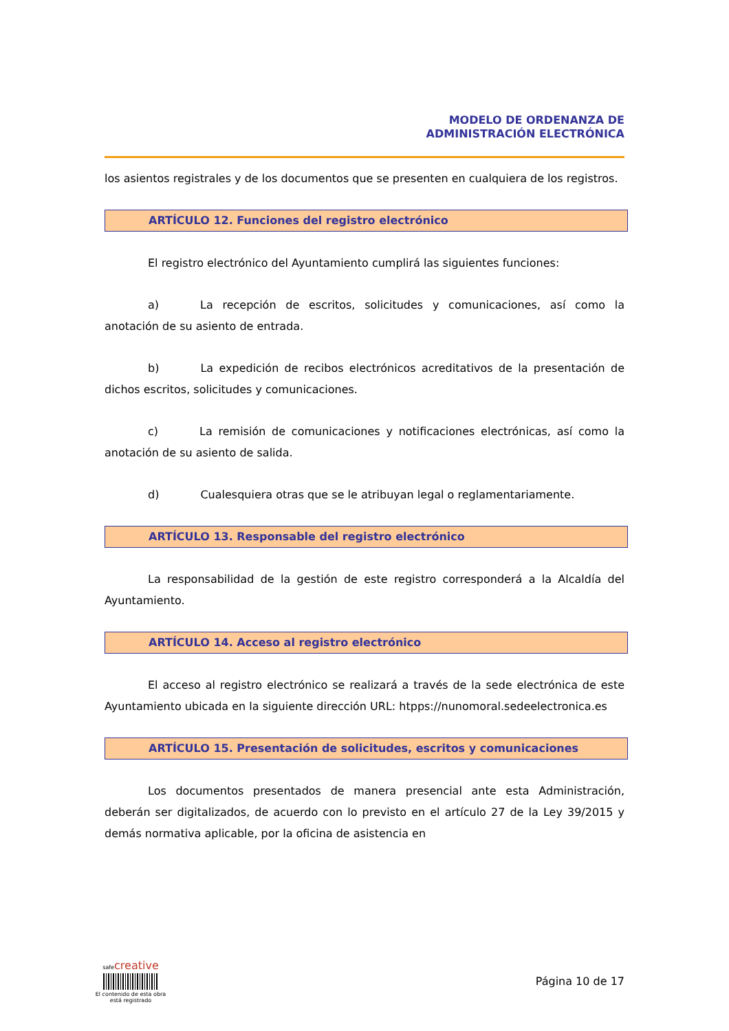MODELO DE ORDENANZA DE
ADMINISTRACIÓN ELECTRÓNICA
los asientos registrales y de los documentos que se presenten en cualquiera de los registros.
ARTÍCULO 12. Funciones del registro electrónico
El registro electrónico del Ayuntamiento cumplirá las siguientes funciones:
a) La recepción de escritos, solicitudes y comunicaciones, así como la anotación de su asiento de entrada.
b) La expedición de recibos electrónicos acreditativos de la presentación de dichos escritos, solicitudes y comunicaciones.
c) La remisión de comunicaciones y notificaciones electrónicas, así como la anotación de su asiento de salida.
d) Cualesquiera otras que se le atribuyan legal o reglamentariamente.
ARTÍCULO 13. Responsable del registro electrónico
La responsabilidad de la gestión de este registro corresponderá a la Alcaldía del Ayuntamiento.
ARTÍCULO 14. Acceso al registro electrónico
El acceso al registro electrónico se realizará a través de la sede electrónica de este Ayuntamiento ubicada en la siguiente dirección URL: htpps://nunomoral.sedeelectronica.es
ARTÍCULO 15. Presentación de solicitudes, escritos y comunicaciones
Los documentos presentados de manera presencial ante esta Administración, deberán ser digitalizados, de acuerdo con lo previsto en el artículo 27 de la Ley 39/2015 y demás normativa aplicable, por la oficina de asistencia en
safe creative
El contenido de esta obra
está registrado
Página 10 de 17